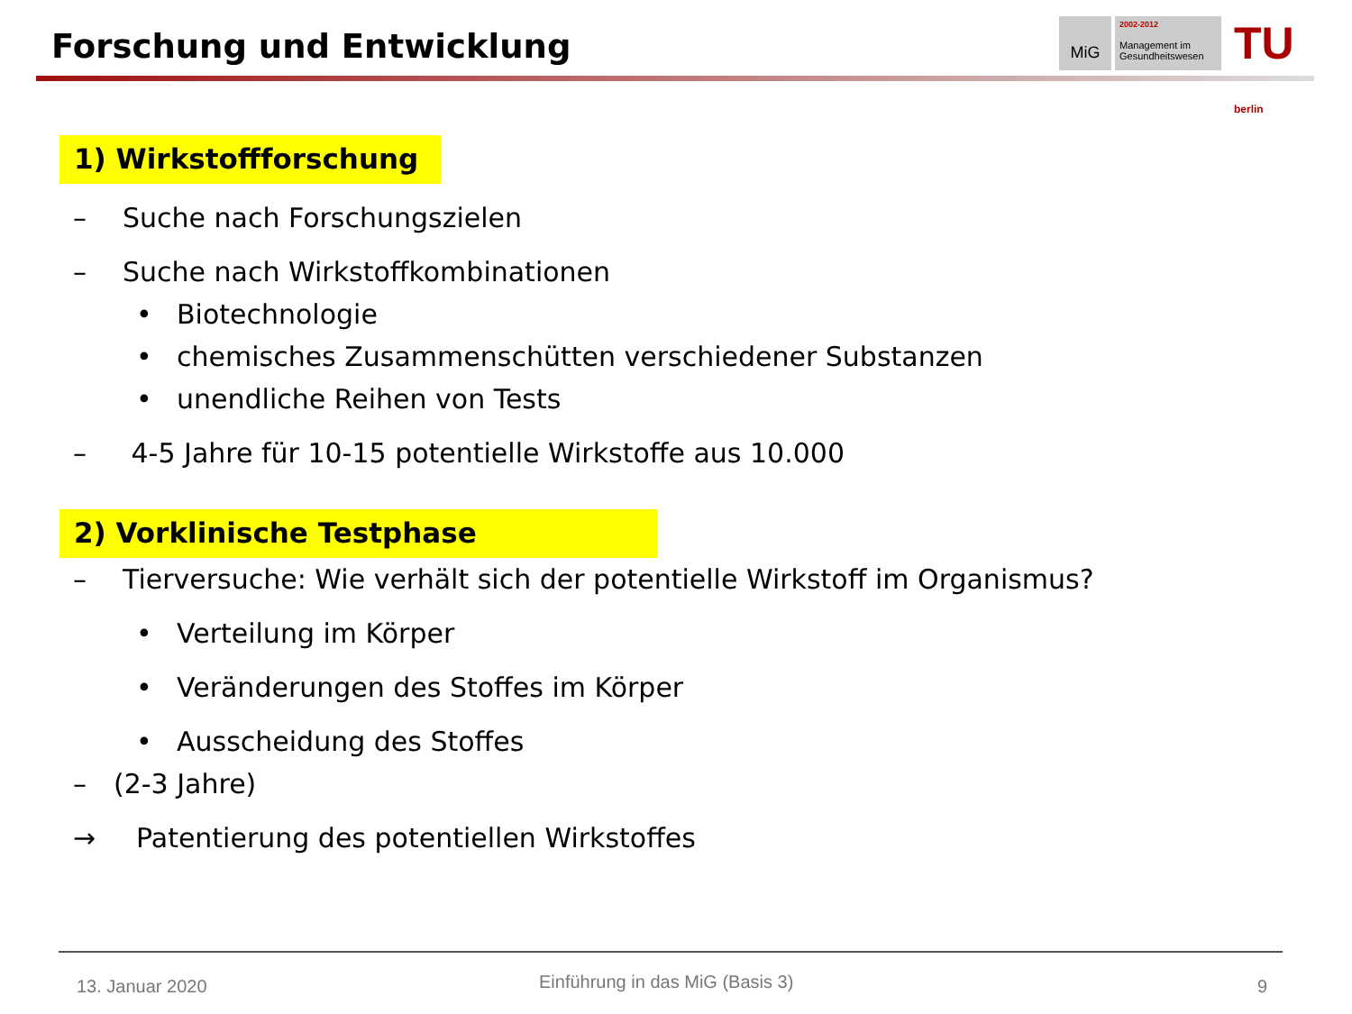Forschung und Entwicklung
MiG
2002-2012
Management im Gesundheitswesen
TU berlin
1) Wirkstoffforschung
– Suche nach Forschungszielen
– Suche nach Wirkstoffkombinationen
• Biotechnologie
• chemisches Zusammenschütten verschiedener Substanzen
• unendliche Reihen von Tests
– 4-5 Jahre für 10-15 potentielle Wirkstoffe aus 10.000
2) Vorklinische Testphase
– Tierversuche: Wie verhält sich der potentielle Wirkstoff im Organismus?
• Verteilung im Körper
• Veränderungen des Stoffes im Körper
• Ausscheidung des Stoffes
– (2-3 Jahre)
→ Patentierung des potentiellen Wirkstoffes
13. Januar 2020
Einführung in das MiG (Basis 3)
9